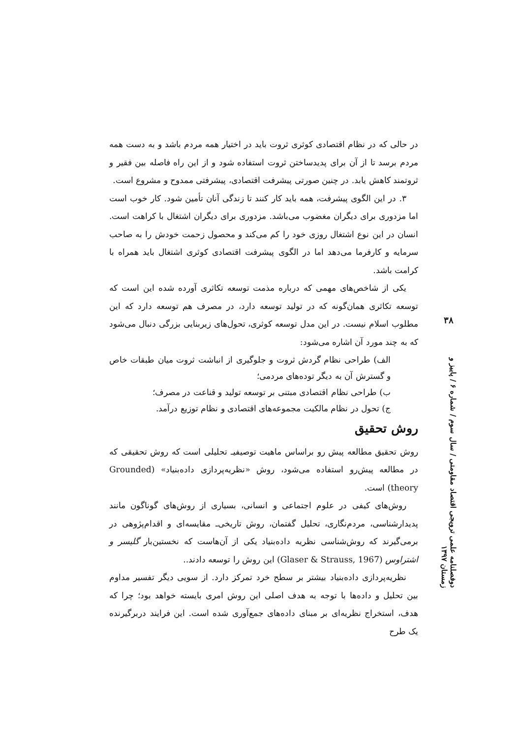در حالی که در نظام اقتصادی کوثری ثروت باید در اختیار همه مردم باشد و به دست همه مردم برسد تا از آن برای پدیدساختن ثروت استفاده شود و از این راه فاصله بین فقیر و ثروتمند کاهش یابد. در چنین صورتی پیشرفت اقتصادی، پیشرفتی ممدوح و مشروع است.
۳. در این الگوی پیشرفت، همه باید کار کنند تا زندگی آنان تأمین شود. کار خوب است اما مزدوری برای دیگران مغضوب می‌باشد. مزدوری برای دیگران اشتغال با کراهت است. انسان در این نوع اشتغال روزی خود را کم می‌کند و محصول زحمت خودش را به صاحب سرمایه و کارفرما می‌دهد اما در الگوی پیشرفت اقتصادی کوثری اشتغال باید همراه با کرامت باشد.
یکی از شاخص‌های مهمی که درباره مذمت توسعه تکاثری آورده شده این است که توسعه تکاثری همان‌گونه که در تولید توسعه دارد، در مصرف هم توسعه دارد که این مطلوب اسلام نیست. در این مدل توسعه کوثری، تحول‌های زیربنایی بزرگی دنبال می‌شود که به چند مورد آن اشاره می‌شود:
الف) طراحی نظام گردش ثروت و جلوگیری از انباشت ثروت میان طبقات خاص و گسترش آن به دیگر توده‌های مردمی؛
ب) طراحی نظام اقتصادی مبتنی بر توسعه تولید و قناعت در مصرف؛
ج) تحول در نظام مالکیت مجموعه‌های اقتصادی و نظام توزیع درآمد.
روش تحقیق
روش تحقیق مطالعه پیش رو براساس ماهیت توصیفیـ تحلیلی است که روش تحقیقی که در مطالعه پیش‌رو استفاده می‌شود، روش «نظریه‌پردازی داده‌بنیاد» (Grounded theory) است.
روش‌های کیفی در علوم اجتماعی و انسانی، بسیاری از روش‌های گوناگون مانند پدیدارشناسی، مردم‌نگاری، تحلیل گفتمان، روش تاریخی‌ـ مقایسه‌ای و اقدام‌پژوهی در برمی‌گیرند که روش‌شناسی نظریه داده‌بنیاد یکی از آن‌هاست که نخستین‌بار گلیسر و اشتراوس (Glaser & Strauss, 1967) این روش را توسعه دادند..
نظریه‌پردازی داده‌بنیاد بیشتر بر سطح خرد تمرکز دارد. از سویی دیگر تفسیر مداوم بین تحلیل و داده‌ها با توجه به هدف اصلی این روش امری بایسته خواهد بود؛ چرا که هدف، استخراج نظریه‌ای بر مبنای داده‌های جمع‌آوری شده است. این فرایند دربرگیرنده یک طرح
۳۸
دوفصلنامه علمی ترویجی اقتصاد مقاومتی / سال سوم / شماره ۶ / پاییز و زمستان ۱۳۹۷